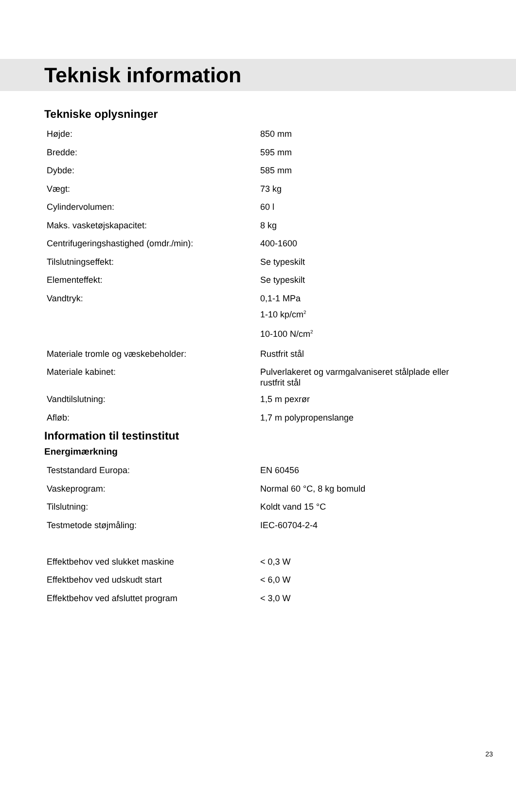Teknisk information
Tekniske oplysninger
| Højde: | 850 mm |
| Bredde: | 595 mm |
| Dybde: | 585 mm |
| Vægt: | 73 kg |
| Cylindervolumen: | 60 l |
| Maks. vasketøjskapacitet: | 8 kg |
| Centrifugeringshastighed (omdr./min): | 400-1600 |
| Tilslutningseffekt: | Se typeskilt |
| Elementeffekt: | Se typeskilt |
| Vandtryk: | 0,1-1 MPa 1-10 kp/cm<sup>2</sup> 10-100 N/cm<sup>2</sup> |
| Materiale tromle og væskebeholder: | Rustfrit stål |
| Materiale kabinet: | Pulverlakeret og varmgalvaniseret stålplade eller rustfrit stål |
| Vandtilslutning: | 1,5 m pexrør |
| Afløb: | 1,7 m polypropenslange |
Information til testinstitut
Energimærkning
| Teststandard Europa: | EN 60456 |
| Vaskeprogram: | Normal 60 °C, 8 kg bomuld |
| Tilslutning: | Koldt vand 15 °C |
| Testmetode støjmåling: | IEC-60704-2-4 |
| Effektbehov ved slukket maskine | < 0,3 W |
| Effektbehov ved udskudt start | < 6,0 W |
| Effektbehov ved afsluttet program | < 3,0 W |
23